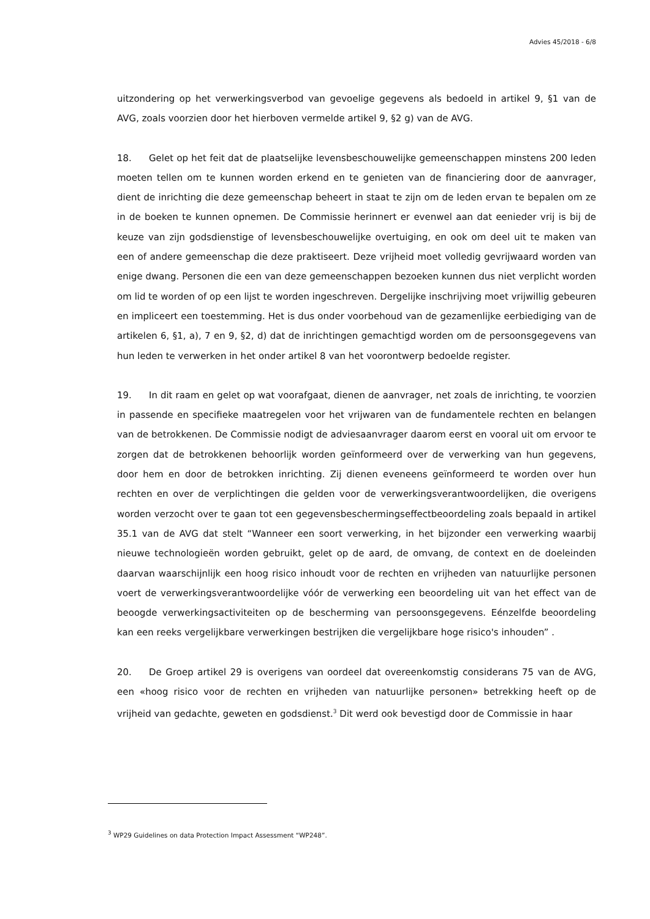Advies 45/2018 - 6/8
uitzondering op het verwerkingsverbod van gevoelige gegevens als bedoeld in artikel 9, §1 van de AVG, zoals voorzien door het hierboven vermelde artikel 9, §2 g) van de AVG.
18. Gelet op het feit dat de plaatselijke levensbeschouwelijke gemeenschappen minstens 200 leden moeten tellen om te kunnen worden erkend en te genieten van de financiering door de aanvrager, dient de inrichting die deze gemeenschap beheert in staat te zijn om de leden ervan te bepalen om ze in de boeken te kunnen opnemen. De Commissie herinnert er evenwel aan dat eenieder vrij is bij de keuze van zijn godsdienstige of levensbeschouwelijke overtuiging, en ook om deel uit te maken van een of andere gemeenschap die deze praktiseert. Deze vrijheid moet volledig gevrijwaard worden van enige dwang. Personen die een van deze gemeenschappen bezoeken kunnen dus niet verplicht worden om lid te worden of op een lijst te worden ingeschreven. Dergelijke inschrijving moet vrijwillig gebeuren en impliceert een toestemming. Het is dus onder voorbehoud van de gezamenlijke eerbiediging van de artikelen 6, §1, a), 7 en 9, §2, d) dat de inrichtingen gemachtigd worden om de persoonsgegevens van hun leden te verwerken in het onder artikel 8 van het voorontwerp bedoelde register.
19. In dit raam en gelet op wat voorafgaat, dienen de aanvrager, net zoals de inrichting, te voorzien in passende en specifieke maatregelen voor het vrijwaren van de fundamentele rechten en belangen van de betrokkenen. De Commissie nodigt de adviesaanvrager daarom eerst en vooral uit om ervoor te zorgen dat de betrokkenen behoorlijk worden geïnformeerd over de verwerking van hun gegevens, door hem en door de betrokken inrichting. Zij dienen eveneens geïnformeerd te worden over hun rechten en over de verplichtingen die gelden voor de verwerkingsverantwoordelijken, die overigens worden verzocht over te gaan tot een gegevensbeschermingseffectbeoordeling zoals bepaald in artikel 35.1 van de AVG dat stelt “Wanneer een soort verwerking, in het bijzonder een verwerking waarbij nieuwe technologieën worden gebruikt, gelet op de aard, de omvang, de context en de doeleinden daarvan waarschijnlijk een hoog risico inhoudt voor de rechten en vrijheden van natuurlijke personen voert de verwerkingsverantwoordelijke vóór de verwerking een beoordeling uit van het effect van de beoogde verwerkingsactiviteiten op de bescherming van persoonsgegevens. Eénzelfde beoordeling kan een reeks vergelijkbare verwerkingen bestrijken die vergelijkbare hoge risico's inhouden” .
20. De Groep artikel 29 is overigens van oordeel dat overeenkomstig considerans 75 van de AVG, een «hoog risico voor de rechten en vrijheden van natuurlijke personen» betrekking heeft op de vrijheid van gedachte, geweten en godsdienst.<sup>3</sup> Dit werd ook bevestigd door de Commissie in haar
<sup>3</sup> WP29 Guidelines on data Protection Impact Assessment “WP248”.